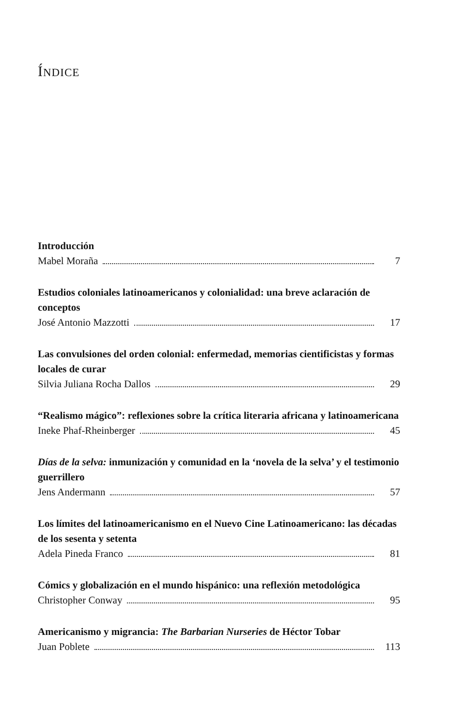ÍNDICE
Introducción
Mabel Moraña 7
Estudios coloniales latinoamericanos y colonialidad: una breve aclaración de conceptos
José Antonio Mazzotti 17
Las convulsiones del orden colonial: enfermedad, memorias cientificistas y formas locales de curar
Silvia Juliana Rocha Dallos 29
“Realismo mágico”: reflexiones sobre la crítica literaria africana y latinoamericana
Ineke Phaf-Rheinberger 45
Días de la selva: inmunización y comunidad en la ‘novela de la selva’ y el testimonio guerrillero
Jens Andermann 57
Los límites del latinoamericanismo en el Nuevo Cine Latinoamericano: las décadas de los sesenta y setenta
Adela Pineda Franco 81
Cómics y globalización en el mundo hispánico: una reflexión metodológica
Christopher Conway 95
Americanismo y migrancia: The Barbarian Nurseries de Héctor Tobar
Juan Poblete 113